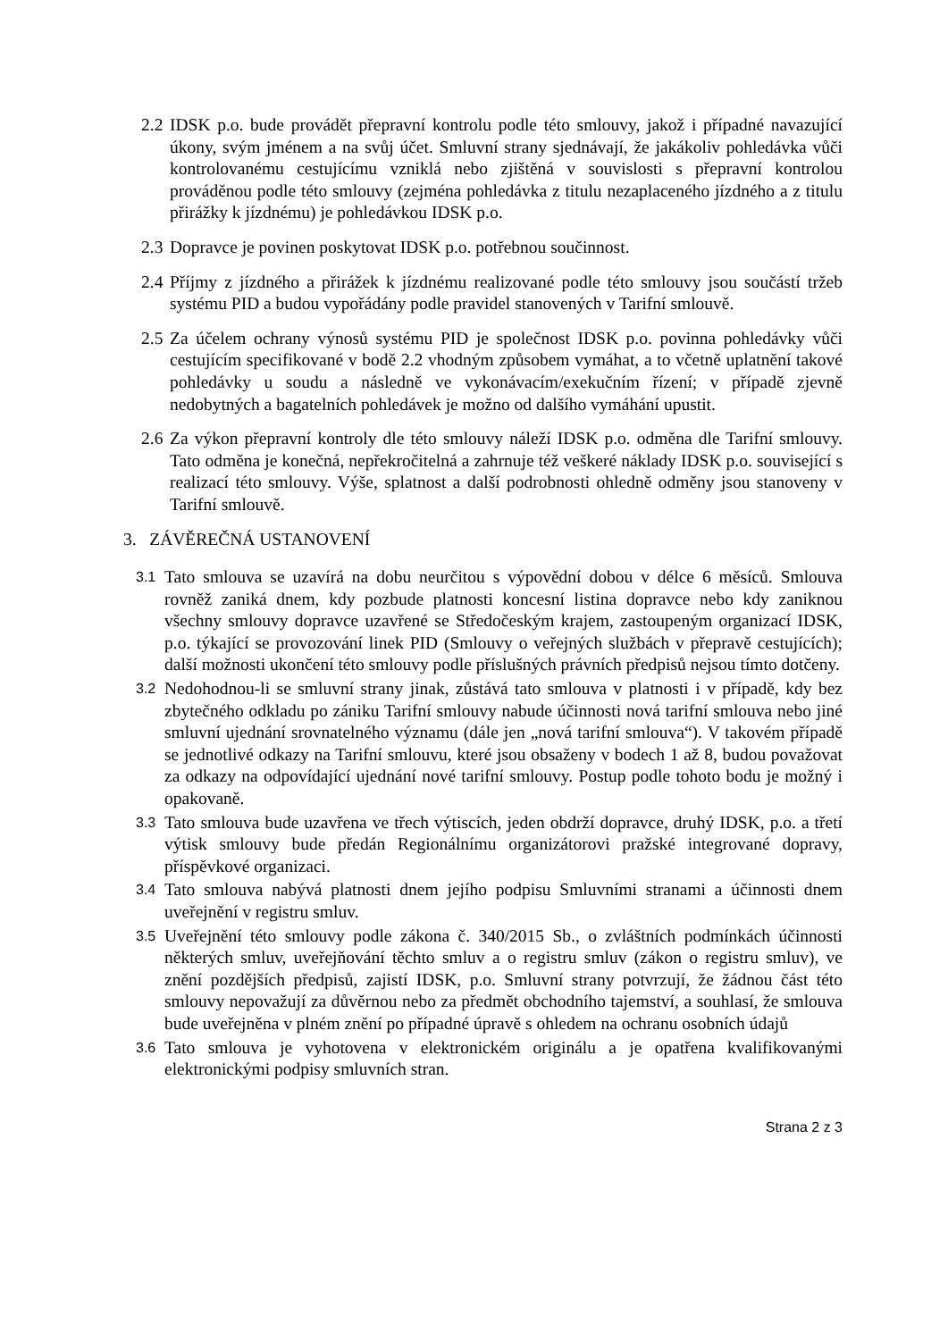2.2 IDSK p.o. bude provádět přepravní kontrolu podle této smlouvy, jakož i případné navazující úkony, svým jménem a na svůj účet. Smluvní strany sjednávají, že jakákoliv pohledávka vůči kontrolovanému cestujícímu vzniklá nebo zjištěná v souvislosti s přepravní kontrolou prováděnou podle této smlouvy (zejména pohledávka z titulu nezaplaceného jízdného a z titulu přirážky k jízdnému) je pohledávkou IDSK p.o.
2.3 Dopravce je povinen poskytovat IDSK p.o. potřebnou součinnost.
2.4 Příjmy z jízdného a přirážek k jízdnému realizované podle této smlouvy jsou součástí tržeb systému PID a budou vypořádány podle pravidel stanovených v Tarifní smlouvě.
2.5 Za účelem ochrany výnosů systému PID je společnost IDSK p.o. povinna pohledávky vůči cestujícím specifikované v bodě 2.2 vhodným způsobem vymáhat, a to včetně uplatnění takové pohledávky u soudu a následně ve vykonávacím/exekučním řízení; v případě zjevně nedobytných a bagatelních pohledávek je možno od dalšího vymáhání upustit.
2.6 Za výkon přepravní kontroly dle této smlouvy náleží IDSK p.o. odměna dle Tarifní smlouvy. Tato odměna je konečná, nepřekročitelná a zahrnuje též veškeré náklady IDSK p.o. související s realizací této smlouvy. Výše, splatnost a další podrobnosti ohledně odměny jsou stanoveny v Tarifní smlouvě.
3. ZÁVĚREČNÁ USTANOVENÍ
3.1 Tato smlouva se uzavírá na dobu neurčitou s výpovědní dobou v délce 6 měsíců. Smlouva rovněž zaniká dnem, kdy pozbude platnosti koncesní listina dopravce nebo kdy zaniknou všechny smlouvy dopravce uzavřené se Středočeským krajem, zastoupeným organizací IDSK, p.o. týkající se provozování linek PID (Smlouvy o veřejných službách v přepravě cestujících); další možnosti ukončení této smlouvy podle příslušných právních předpisů nejsou tímto dotčeny.
3.2 Nedohodnou-li se smluvní strany jinak, zůstává tato smlouva v platnosti i v případě, kdy bez zbytečného odkladu po zániku Tarifní smlouvy nabude účinnosti nová tarifní smlouva nebo jiné smluvní ujednání srovnatelného významu (dále jen „nová tarifní smlouva“). V takovém případě se jednotlivé odkazy na Tarifní smlouvu, které jsou obsaženy v bodech 1 až 8, budou považovat za odkazy na odpovídající ujednání nové tarifní smlouvy. Postup podle tohoto bodu je možný i opakovaně.
3.3 Tato smlouva bude uzavřena ve třech výtiscích, jeden obdrží dopravce, druhý IDSK, p.o. a třetí výtisk smlouvy bude předán Regionálnímu organizátorovi pražské integrované dopravy, příspěvkové organizaci.
3.4 Tato smlouva nabývá platnosti dnem jejího podpisu Smluvními stranami a účinnosti dnem uveřejnění v registru smluv.
3.5 Uveřejnění této smlouvy podle zákona č. 340/2015 Sb., o zvláštních podmínkách účinnosti některých smluv, uveřejňování těchto smluv a o registru smluv (zákon o registru smluv), ve znění pozdějších předpisů, zajistí IDSK, p.o. Smluvní strany potvrzují, že žádnou část této smlouvy nepovažují za důvěrnou nebo za předmět obchodního tajemství, a souhlasí, že smlouva bude uveřejněna v plném znění po případné úpravě s ohledem na ochranu osobních údajů
3.6 Tato smlouva je vyhotovena v elektronickém originálu a je opatřena kvalifikovanými elektronickými podpisy smluvních stran.
Strana 2 z 3